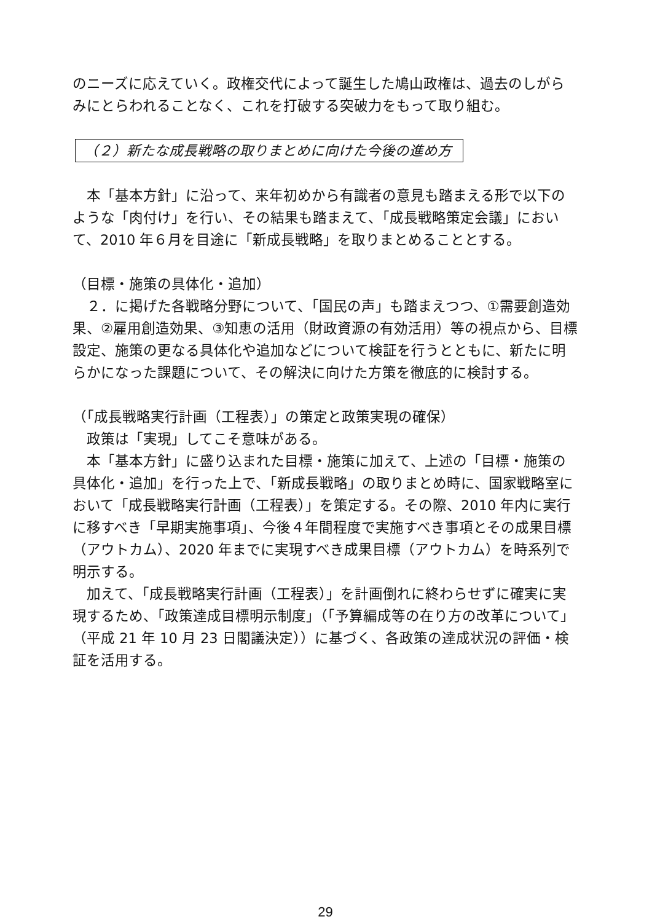のニーズに応えていく。政権交代によって誕生した鳩山政権は、過去のしがらみにとらわれることなく、これを打破する突破力をもって取り組む。
（２）新たな成長戦略の取りまとめに向けた今後の進め方
本「基本方針」に沿って、来年初めから有識者の意見も踏まえる形で以下のような「肉付け」を行い、その結果も踏まえて、「成長戦略策定会議」において、2010 年６月を目途に「新成長戦略」を取りまとめることとする。
（目標・施策の具体化・追加）
２．に掲げた各戦略分野について、「国民の声」も踏まえつつ、①需要創造効果、②雇用創造効果、③知恵の活用（財政資源の有効活用）等の視点から、目標設定、施策の更なる具体化や追加などについて検証を行うとともに、新たに明らかになった課題について、その解決に向けた方策を徹底的に検討する。
（「成長戦略実行計画（工程表）」の策定と政策実現の確保）
政策は「実現」してこそ意味がある。
本「基本方針」に盛り込まれた目標・施策に加えて、上述の「目標・施策の具体化・追加」を行った上で、「新成長戦略」の取りまとめ時に、国家戦略室において「成長戦略実行計画（工程表）」を策定する。その際、2010 年内に実行に移すべき「早期実施事項」、今後４年間程度で実施すべき事項とその成果目標（アウトカム）、2020 年までに実現すべき成果目標（アウトカム）を時系列で明示する。
加えて、「成長戦略実行計画（工程表）」を計画倒れに終わらせずに確実に実現するため、「政策達成目標明示制度」（「予算編成等の在り方の改革について」（平成 21 年 10 月 23 日閣議決定））に基づく、各政策の達成状況の評価・検証を活用する。
29